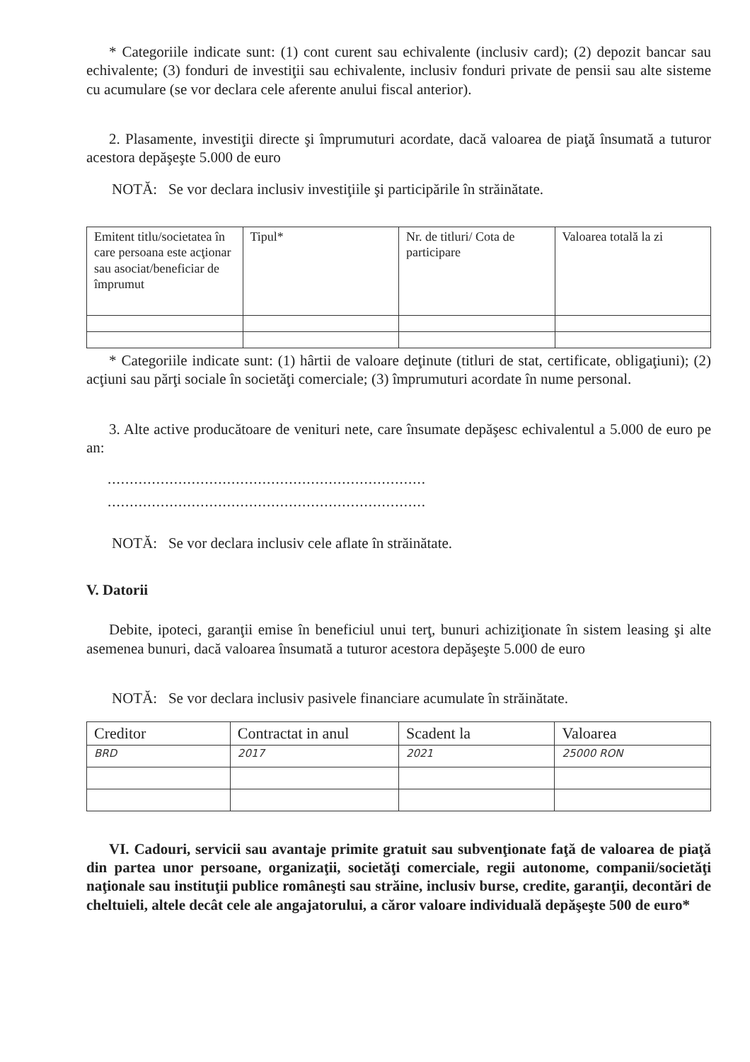* Categoriile indicate sunt: (1) cont curent sau echivalente (inclusiv card); (2) depozit bancar sau echivalente; (3) fonduri de investiţii sau echivalente, inclusiv fonduri private de pensii sau alte sisteme cu acumulare (se vor declara cele aferente anului fiscal anterior).
2. Plasamente, investiţii directe şi împrumuturi acordate, dacă valoarea de piaţă însumată a tuturor acestora depăşeşte 5.000 de euro
NOTĂ: Se vor declara inclusiv investiţiile şi participările în străinătate.
| Emitent titlu/societatea în care persoana este acţionar sau asociat/beneficiar de împrumut | Tipul* | Nr. de titluri/ Cota de participare | Valoarea totală la zi |
| --- | --- | --- | --- |
* Categoriile indicate sunt: (1) hârtii de valoare deţinute (titluri de stat, certificate, obligaţiuni); (2) acţiuni sau părţi sociale în societăţi comerciale; (3) împrumuturi acordate în nume personal.
3. Alte active producătoare de venituri nete, care însumate depăşesc echivalentul a 5.000 de euro pe an:
........................................................................
........................................................................
NOTĂ: Se vor declara inclusiv cele aflate în străinătate.
V. Datorii
Debite, ipoteci, garanţii emise în beneficiul unui terţ, bunuri achiziţionate în sistem leasing şi alte asemenea bunuri, dacă valoarea însumată a tuturor acestora depăşeşte 5.000 de euro
NOTĂ: Se vor declara inclusiv pasivele financiare acumulate în străinătate.
| Creditor | Contractat in anul | Scadent la | Valoarea |
| --- | --- | --- | --- |
| BRD | 2017 | 2021 | 25000 RON |
VI. Cadouri, servicii sau avantaje primite gratuit sau subvenţionate faţă de valoarea de piaţă din partea unor persoane, organizaţii, societăţi comerciale, regii autonome, companii/societăţi naţionale sau instituţii publice româneşti sau străine, inclusiv burse, credite, garanţii, decontări de cheltuieli, altele decât cele ale angajatorului, a căror valoare individuală depăşeşte 500 de euro*